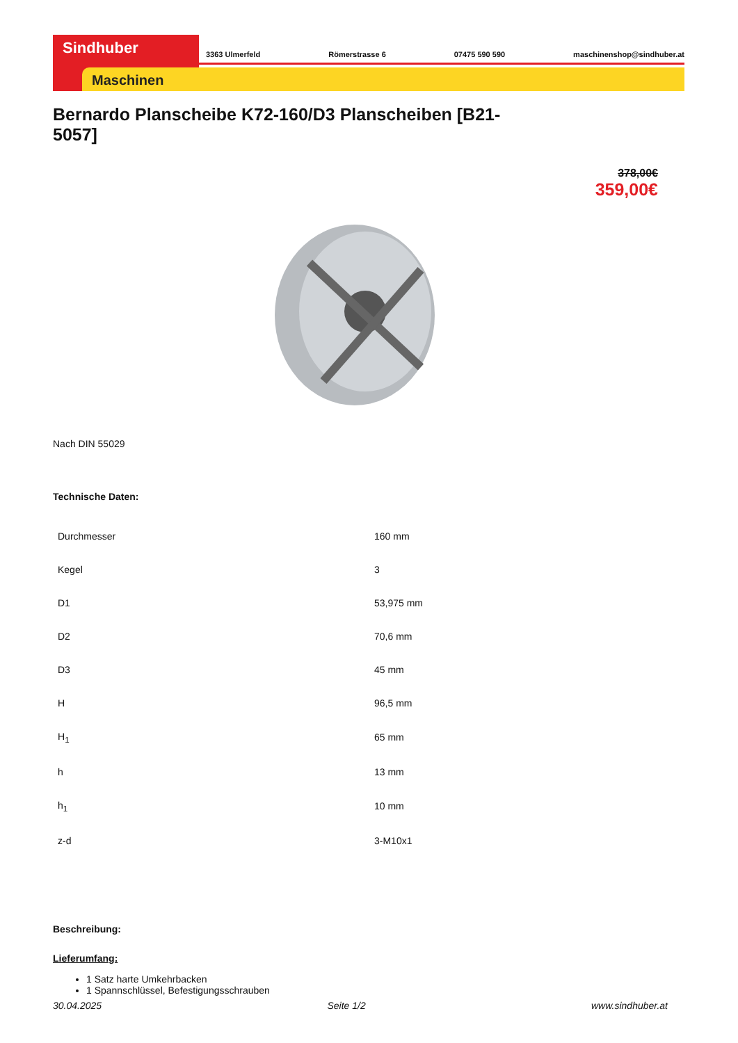Sindhuber
Maschinen
3363 Ulmerfeld Römerstrasse 6 07475 590 590 maschinenshop@sindhuber.at
Bernardo Planscheibe K72-160/D3 Planscheiben [B21-5057]
378,00€
359,00€
Nach DIN 55029
Technische Daten:
| Durchmesser | 160 mm |
| Kegel | 3 |
| D1 | 53,975 mm |
| D2 | 70,6 mm |
| D3 | 45 mm |
| H | 96,5 mm |
| H<sub>1</sub> | 65 mm |
| h | 13 mm |
| h<sub>1</sub> | 10 mm |
| z-d | 3-M10x1 |
Beschreibung:
Lieferumfang:
1 Satz harte Umkehrbacken
1 Spannschlüssel, Befestigungsschrauben
30.04.2025 Seite 1/2 www.sindhuber.at